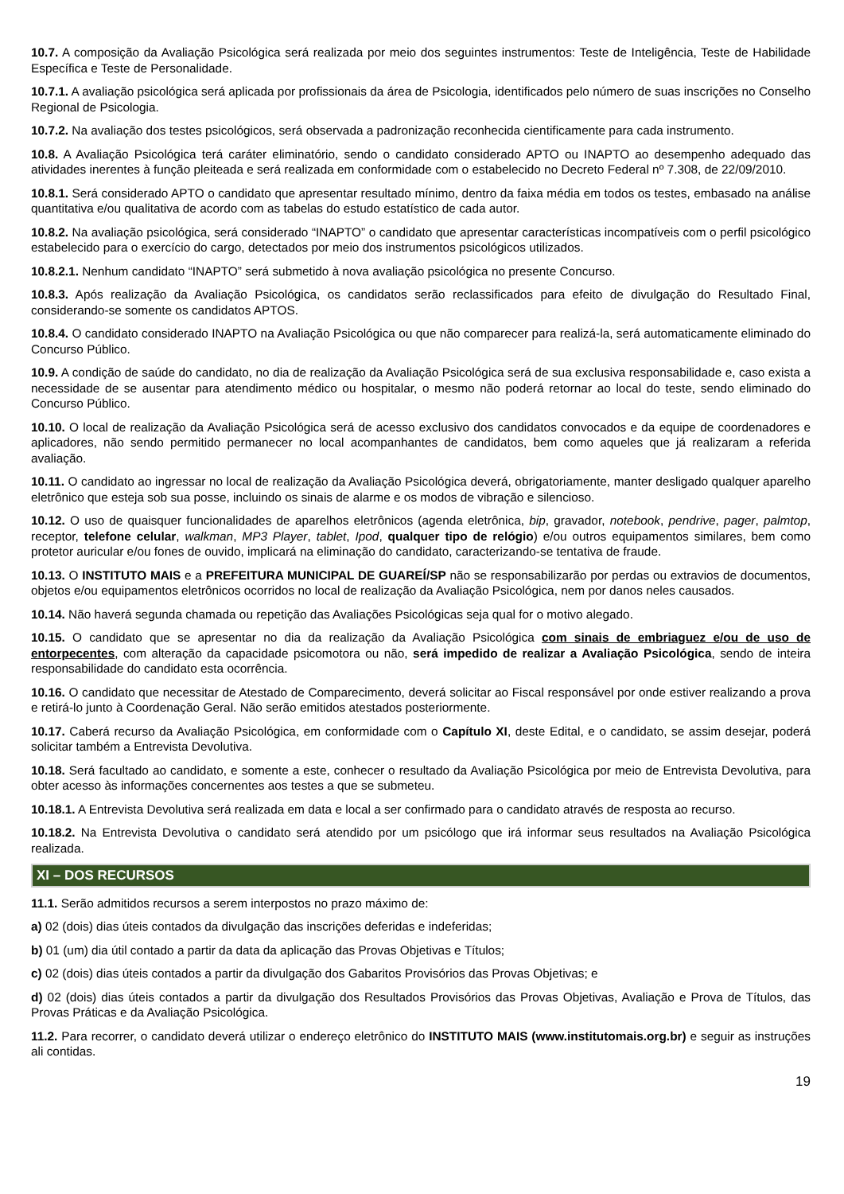10.7. A composição da Avaliação Psicológica será realizada por meio dos seguintes instrumentos: Teste de Inteligência, Teste de Habilidade Específica e Teste de Personalidade.
10.7.1. A avaliação psicológica será aplicada por profissionais da área de Psicologia, identificados pelo número de suas inscrições no Conselho Regional de Psicologia.
10.7.2. Na avaliação dos testes psicológicos, será observada a padronização reconhecida cientificamente para cada instrumento.
10.8. A Avaliação Psicológica terá caráter eliminatório, sendo o candidato considerado APTO ou INAPTO ao desempenho adequado das atividades inerentes à função pleiteada e será realizada em conformidade com o estabelecido no Decreto Federal nº 7.308, de 22/09/2010.
10.8.1. Será considerado APTO o candidato que apresentar resultado mínimo, dentro da faixa média em todos os testes, embasado na análise quantitativa e/ou qualitativa de acordo com as tabelas do estudo estatístico de cada autor.
10.8.2. Na avaliação psicológica, será considerado “INAPTO” o candidato que apresentar características incompatíveis com o perfil psicológico estabelecido para o exercício do cargo, detectados por meio dos instrumentos psicológicos utilizados.
10.8.2.1. Nenhum candidato “INAPTO” será submetido à nova avaliação psicológica no presente Concurso.
10.8.3. Após realização da Avaliação Psicológica, os candidatos serão reclassificados para efeito de divulgação do Resultado Final, considerando-se somente os candidatos APTOS.
10.8.4. O candidato considerado INAPTO na Avaliação Psicológica ou que não comparecer para realizá-la, será automaticamente eliminado do Concurso Público.
10.9. A condição de saúde do candidato, no dia de realização da Avaliação Psicológica será de sua exclusiva responsabilidade e, caso exista a necessidade de se ausentar para atendimento médico ou hospitalar, o mesmo não poderá retornar ao local do teste, sendo eliminado do Concurso Público.
10.10. O local de realização da Avaliação Psicológica será de acesso exclusivo dos candidatos convocados e da equipe de coordenadores e aplicadores, não sendo permitido permanecer no local acompanhantes de candidatos, bem como aqueles que já realizaram a referida avaliação.
10.11. O candidato ao ingressar no local de realização da Avaliação Psicológica deverá, obrigatoriamente, manter desligado qualquer aparelho eletrônico que esteja sob sua posse, incluindo os sinais de alarme e os modos de vibração e silencioso.
10.12. O uso de quaisquer funcionalidades de aparelhos eletrônicos (agenda eletrônica, bip, gravador, notebook, pendrive, pager, palmtop, receptor, telefone celular, walkman, MP3 Player, tablet, Ipod, qualquer tipo de relógio) e/ou outros equipamentos similares, bem como protetor auricular e/ou fones de ouvido, implicará na eliminação do candidato, caracterizando-se tentativa de fraude.
10.13. O INSTITUTO MAIS e a PREFEITURA MUNICIPAL DE GUAREÍ/SP não se responsabilizarão por perdas ou extravios de documentos, objetos e/ou equipamentos eletrônicos ocorridos no local de realização da Avaliação Psicológica, nem por danos neles causados.
10.14. Não haverá segunda chamada ou repetição das Avaliações Psicológicas seja qual for o motivo alegado.
10.15. O candidato que se apresentar no dia da realização da Avaliação Psicológica com sinais de embriaguez e/ou de uso de entorpecentes, com alteração da capacidade psicomotora ou não, será impedido de realizar a Avaliação Psicológica, sendo de inteira responsabilidade do candidato esta ocorrência.
10.16. O candidato que necessitar de Atestado de Comparecimento, deverá solicitar ao Fiscal responsável por onde estiver realizando a prova e retirá-lo junto à Coordenação Geral. Não serão emitidos atestados posteriormente.
10.17. Caberá recurso da Avaliação Psicológica, em conformidade com o Capítulo XI, deste Edital, e o candidato, se assim desejar, poderá solicitar também a Entrevista Devolutiva.
10.18. Será facultado ao candidato, e somente a este, conhecer o resultado da Avaliação Psicológica por meio de Entrevista Devolutiva, para obter acesso às informações concernentes aos testes a que se submeteu.
10.18.1. A Entrevista Devolutiva será realizada em data e local a ser confirmado para o candidato através de resposta ao recurso.
10.18.2. Na Entrevista Devolutiva o candidato será atendido por um psicólogo que irá informar seus resultados na Avaliação Psicológica realizada.
XI – DOS RECURSOS
11.1. Serão admitidos recursos a serem interpostos no prazo máximo de:
a) 02 (dois) dias úteis contados da divulgação das inscrições deferidas e indeferidas;
b) 01 (um) dia útil contado a partir da data da aplicação das Provas Objetivas e Títulos;
c) 02 (dois) dias úteis contados a partir da divulgação dos Gabaritos Provisórios das Provas Objetivas; e
d) 02 (dois) dias úteis contados a partir da divulgação dos Resultados Provisórios das Provas Objetivas, Avaliação e Prova de Títulos, das Provas Práticas e da Avaliação Psicológica.
11.2. Para recorrer, o candidato deverá utilizar o endereço eletrônico do INSTITUTO MAIS (www.institutomais.org.br) e seguir as instruções ali contidas.
19